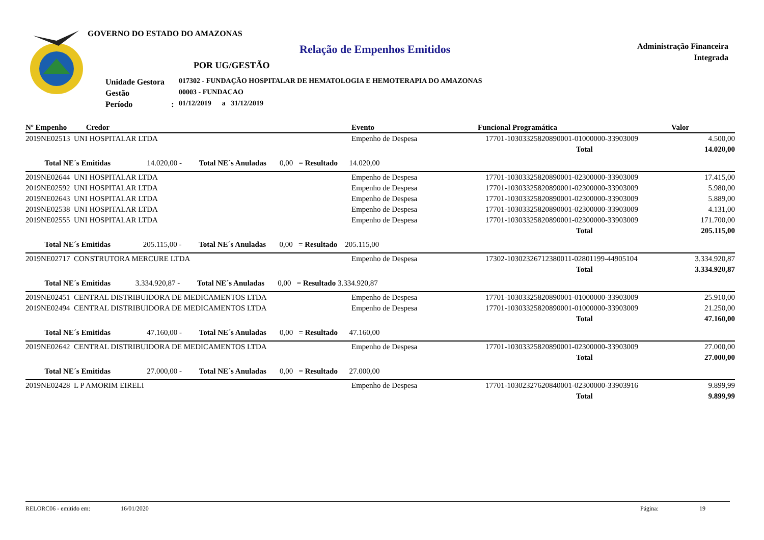GOVERNO DO ESTADO DO AMAZONAS
Relação de Empenhos Emitidos
Administração Financeira
Integrada
POR UG/GESTÃO
Unidade Gestora
Gestão
Período :
017302 - FUNDAÇÃO HOSPITALAR DE HEMATOLOGIA E HEMOTERAPIA DO AMAZONAS
00003 - FUNDACAO
01/12/2019 a 31/12/2019
| Nº Empenho Credor | Evento | Funcional Programática | Valor |
| --- | --- | --- | --- |
| 2019NE02513 UNI HOSPITALAR LTDA | Empenho de Despesa | 17701-10303325820890001-01000000-33903009 | 4.500,00 |
| | | Total | 14.020,00 |
| Total NE´s Emitidas 14.020,00 - Total NE´s Anuladas 0,00 = Resultado 14.020,00 | | | |
| 2019NE02644 UNI HOSPITALAR LTDA | Empenho de Despesa | 17701-10303325820890001-02300000-33903009 | 17.415,00 |
| 2019NE02592 UNI HOSPITALAR LTDA | Empenho de Despesa | 17701-10303325820890001-02300000-33903009 | 5.980,00 |
| 2019NE02643 UNI HOSPITALAR LTDA | Empenho de Despesa | 17701-10303325820890001-02300000-33903009 | 5.889,00 |
| 2019NE02538 UNI HOSPITALAR LTDA | Empenho de Despesa | 17701-10303325820890001-02300000-33903009 | 4.131,00 |
| 2019NE02555 UNI HOSPITALAR LTDA | Empenho de Despesa | 17701-10303325820890001-02300000-33903009 | 171.700,00 |
| | | Total | 205.115,00 |
| Total NE´s Emitidas 205.115,00 - Total NE´s Anuladas 0,00 = Resultado 205.115,00 | | | |
| 2019NE02717 CONSTRUTORA MERCURE LTDA | Empenho de Despesa | 17302-10302326712380011-02801199-44905104 | 3.334.920,87 |
| | | Total | 3.334.920,87 |
| Total NE´s Emitidas 3.334.920,87 - Total NE´s Anuladas 0,00 = Resultado 3.334.920,87 | | | |
| 2019NE02451 CENTRAL DISTRIBUIDORA DE MEDICAMENTOS LTDA | Empenho de Despesa | 17701-10303325820890001-01000000-33903009 | 25.910,00 |
| 2019NE02494 CENTRAL DISTRIBUIDORA DE MEDICAMENTOS LTDA | Empenho de Despesa | 17701-10303325820890001-01000000-33903009 | 21.250,00 |
| | | Total | 47.160,00 |
| Total NE´s Emitidas 47.160,00 - Total NE´s Anuladas 0,00 = Resultado 47.160,00 | | | |
| 2019NE02642 CENTRAL DISTRIBUIDORA DE MEDICAMENTOS LTDA | Empenho de Despesa | 17701-10303325820890001-02300000-33903009 | 27.000,00 |
| | | Total | 27.000,00 |
| Total NE´s Emitidas 27.000,00 - Total NE´s Anuladas 0,00 = Resultado 27.000,00 | | | |
| 2019NE02428 L P AMORIM EIRELI | Empenho de Despesa | 17701-10302327620840001-02300000-33903916 | 9.899,99 |
| | | Total | 9.899,99 |
RELORC06 - emitido em: 16/01/2020 Página: 19